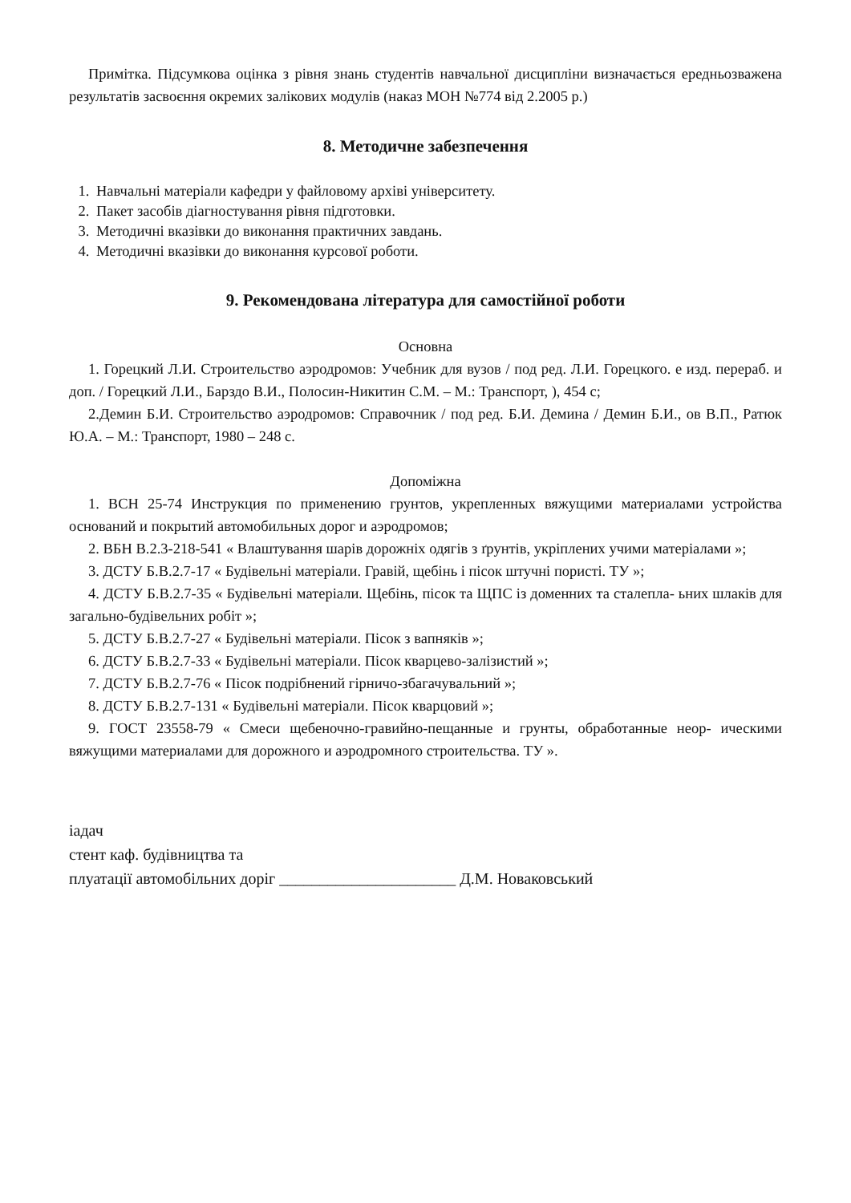Примітка. Підсумкова оцінка з рівня знань студентів навчальної дисципліни визначається ередньозважена результатів засвоєння окремих залікових модулів (наказ МОН №774 від 2.2005 р.)
8. Методичне забезпечення
1. Навчальні матеріали кафедри у файловому архіві університету.
2. Пакет засобів діагностування рівня підготовки.
3. Методичні вказівки до виконання практичних завдань.
4. Методичні вказівки до виконання курсової роботи.
9. Рекомендована література для самостійної роботи
Основна
1. Горецкий Л.И. Строительство аэродромов: Учебник для вузов / под ред. Л.И. Горецкого. е изд. перераб. и доп. / Горецкий Л.И., Барздо В.И., Полосин-Никитин С.М. – М.: Транспорт, ), 454 с;
2.Демин Б.И. Строительство аэродромов: Справочник / под ред. Б.И. Демина / Демин Б.И., ов В.П., Ратюк Ю.А. – М.: Транспорт, 1980 – 248 с.
Допоміжна
1. ВСН 25-74 Инструкция по применению грунтов, укрепленных вяжущими материалами устройства оснований и покрытий автомобильных дорог и аэродромов;
2. ВБН В.2.3-218-541 « Влаштування шарів дорожніх одягів з ґрунтів, укріплених учими матеріалами »;
3. ДСТУ Б.В.2.7-17 « Будівельні матеріали. Гравій, щебінь і пісок штучні пористі. ТУ »;
4. ДСТУ Б.В.2.7-35 « Будівельні матеріали. Щебінь, пісок та ЩПС із доменних та сталепла- ьних шлаків для загально-будівельних робіт »;
5. ДСТУ Б.В.2.7-27 « Будівельні матеріали. Пісок з вапняків »;
6. ДСТУ Б.В.2.7-33 « Будівельні матеріали. Пісок кварцево-залізистий »;
7. ДСТУ Б.В.2.7-76 « Пісок подрібнений гірничо-збагачувальний »;
8. ДСТУ Б.В.2.7-131 « Будівельні матеріали. Пісок кварцовий »;
9. ГОСТ 23558-79 « Смеси щебеночно-гравийно-пещанные и грунты, обработанные неор- ическими вяжущими материалами для дорожного и аэродромного строительства. ТУ ».
іадач
стент каф. будівництва та
плуатації автомобільних доріг ______________________ Д.М. Новаковський